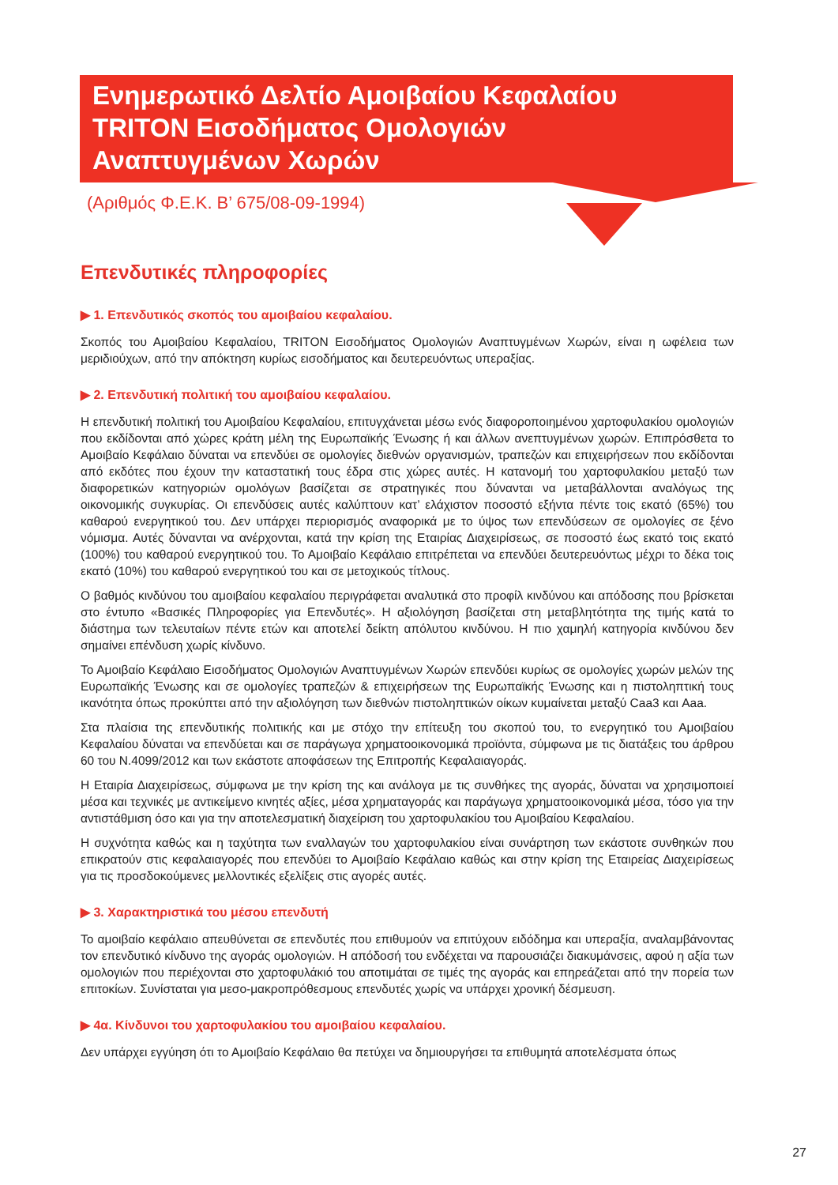Ενημερωτικό Δελτίο Αμοιβαίου Κεφαλαίου
TRITON Εισοδήματος Ομολογιών
Αναπτυγμένων Χωρών
(Αριθμός Φ.Ε.Κ. Β’ 675/08-09-1994)
Επενδυτικές πληροφορίες
▶ 1. Επενδυτικός σκοπός του αμοιβαίου κεφαλαίου.
Σκοπός του Αμοιβαίου Κεφαλαίου, TRITON Εισοδήματος Ομολογιών Αναπτυγμένων Χωρών, είναι η ωφέλεια των μεριδιούχων, από την απόκτηση κυρίως εισοδήματος και δευτερευόντως υπεραξίας.
▶ 2. Επενδυτική πολιτική του αμοιβαίου κεφαλαίου.
Η επενδυτική πολιτική του Αμοιβαίου Κεφαλαίου, επιτυγχάνεται μέσω ενός διαφοροποιημένου χαρτοφυλακίου ομολογιών που εκδίδονται από χώρες κράτη μέλη της Ευρωπαϊκής Ένωσης ή και άλλων ανεπτυγμένων χωρών. Επιπρόσθετα το Αμοιβαίο Κεφάλαιο δύναται να επενδύει σε ομολογίες διεθνών οργανισμών, τραπεζών και επιχειρήσεων που εκδίδονται από εκδότες που έχουν την καταστατική τους έδρα στις χώρες αυτές. Η κατανομή του χαρτοφυλακίου μεταξύ των διαφορετικών κατηγοριών ομολόγων βασίζεται σε στρατηγικές που δύνανται να μεταβάλλονται αναλόγως της οικονομικής συγκυρίας. Οι επενδύσεις αυτές καλύπτουν κατ’ ελάχιστον ποσοστό εξήντα πέντε τοις εκατό (65%) του καθαρού ενεργητικού του. Δεν υπάρχει περιορισμός αναφορικά με το ύψος των επενδύσεων σε ομολογίες σε ξένο νόμισμα. Αυτές δύνανται να ανέρχονται, κατά την κρίση της Εταιρίας Διαχειρίσεως, σε ποσοστό έως εκατό τοις εκατό (100%) του καθαρού ενεργητικού του. Το Αμοιβαίο Κεφάλαιο επιτρέπεται να επενδύει δευτερευόντως μέχρι το δέκα τοις εκατό (10%) του καθαρού ενεργητικού του και σε μετοχικούς τίτλους.
Ο βαθμός κινδύνου του αμοιβαίου κεφαλαίου περιγράφεται αναλυτικά στο προφίλ κινδύνου και απόδοσης που βρίσκεται στο έντυπο «Βασικές Πληροφορίες για Επενδυτές». Η αξιολόγηση βασίζεται στη μεταβλητότητα της τιμής κατά το διάστημα των τελευταίων πέντε ετών και αποτελεί δείκτη απόλυτου κινδύνου. Η πιο χαμηλή κατηγορία κινδύνου δεν σημαίνει επένδυση χωρίς κίνδυνο.
Το Αμοιβαίο Κεφάλαιο Εισοδήματος Ομολογιών Αναπτυγμένων Χωρών επενδύει κυρίως σε ομολογίες χωρών μελών της Ευρωπαϊκής Ένωσης και σε ομολογίες τραπεζών & επιχειρήσεων της Ευρωπαϊκής Ένωσης και η πιστοληπτική τους ικανότητα όπως προκύπτει από την αξιολόγηση των διεθνών πιστοληπτικών οίκων κυμαίνεται μεταξύ Caa3 και Aaa.
Στα πλαίσια της επενδυτικής πολιτικής και με στόχο την επίτευξη του σκοπού του, το ενεργητικό του Αμοιβαίου Κεφαλαίου δύναται να επενδύεται και σε παράγωγα χρηματοοικονομικά προϊόντα, σύμφωνα με τις διατάξεις του άρθρου 60 του Ν.4099/2012 και των εκάστοτε αποφάσεων της Επιτροπής Κεφαλαιαγοράς.
Η Εταιρία Διαχειρίσεως, σύμφωνα με την κρίση της και ανάλογα με τις συνθήκες της αγοράς, δύναται να χρησιμοποιεί μέσα και τεχνικές με αντικείμενο κινητές αξίες, μέσα χρηματαγοράς και παράγωγα χρηματοοικονομικά μέσα, τόσο για την αντιστάθμιση όσο και για την αποτελεσματική διαχείριση του χαρτοφυλακίου του Αμοιβαίου Κεφαλαίου.
Η συχνότητα καθώς και η ταχύτητα των εναλλαγών του χαρτοφυλακίου είναι συνάρτηση των εκάστοτε συνθηκών που επικρατούν στις κεφαλαιαγορές που επενδύει το Αμοιβαίο Κεφάλαιο καθώς και στην κρίση της Εταιρείας Διαχειρίσεως για τις προσδοκούμενες μελλοντικές εξελίξεις στις αγορές αυτές.
▶ 3. Χαρακτηριστικά του μέσου επενδυτή
Το αμοιβαίο κεφάλαιο απευθύνεται σε επενδυτές που επιθυμούν να επιτύχουν ειδόδημα και υπεραξία, αναλαμβάνοντας τον επενδυτικό κίνδυνο της αγοράς ομολογιών. Η απόδοσή του ενδέχεται να παρουσιάζει διακυμάνσεις, αφού η αξία των ομολογιών που περιέχονται στο χαρτοφυλάκιό του αποτιμάται σε τιμές της αγοράς και επηρεάζεται από την πορεία των επιτοκίων. Συνίσταται για μεσο-μακροπρόθεσμους επενδυτές χωρίς να υπάρχει χρονική δέσμευση.
▶ 4α. Κίνδυνοι του χαρτοφυλακίου του αμοιβαίου κεφαλαίου.
Δεν υπάρχει εγγύηση ότι το Αμοιβαίο Κεφάλαιο θα πετύχει να δημιουργήσει τα επιθυμητά αποτελέσματα όπως
27